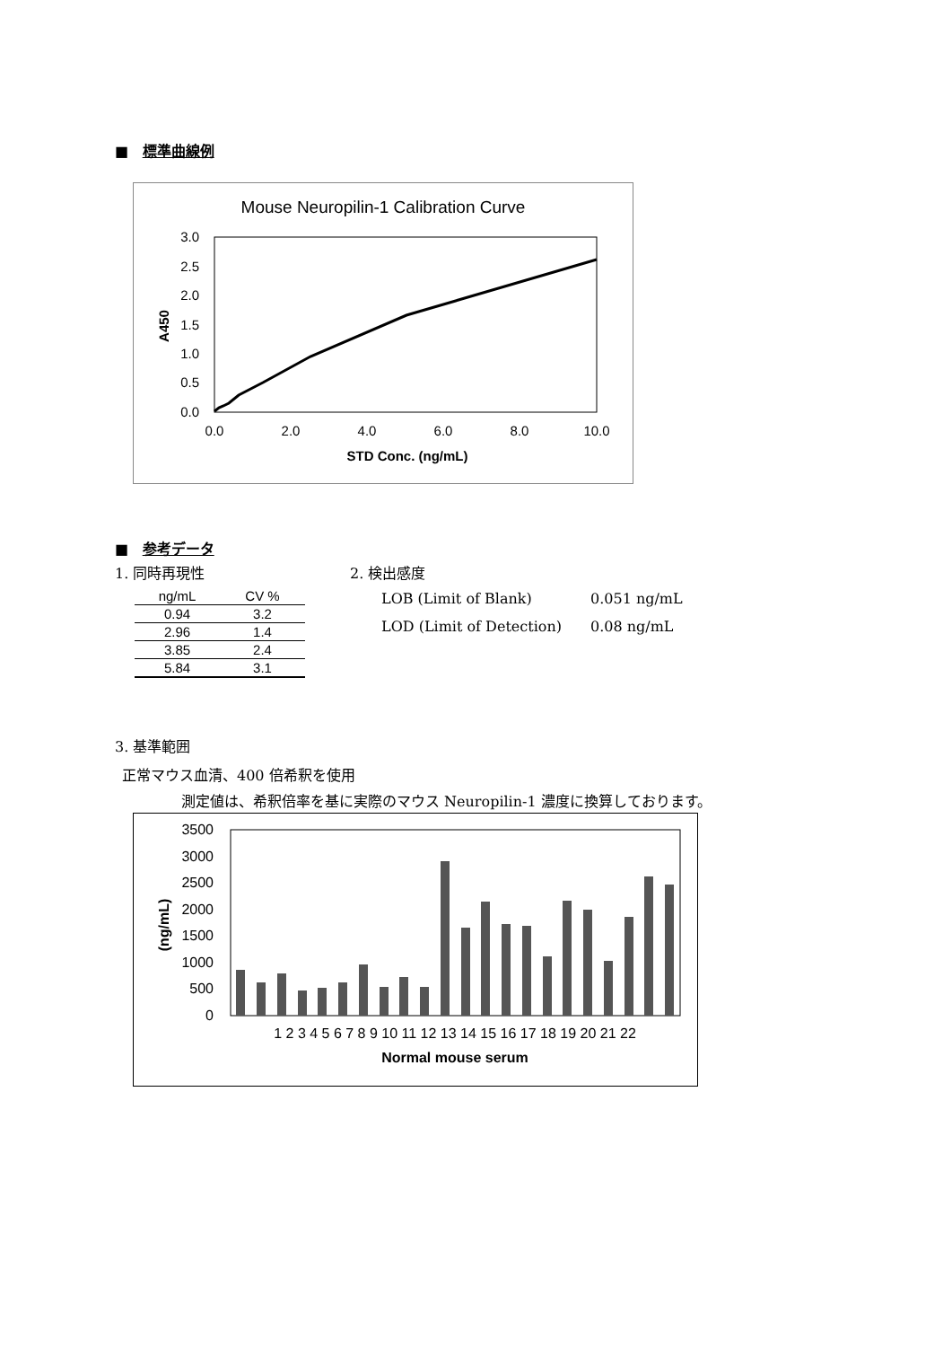■ 標準曲線例
Mouse Neuropilin-1 Calibration Curve
3.0
2.5
2.0
1.5
1.0
0.5
0.0
0.0
2.0
4.0
6.0
8.0
10.0
STD Conc. (ng/mL)
A450
■ 参考データ
1. 同時再現性
| ng/mL | CV % |
| --- | --- |
| 0.94 | 3.2 |
| 2.96 | 1.4 |
| 3.85 | 2.4 |
| 5.84 | 3.1 |
2. 検出感度
LOB (Limit of Blank) 0.051 ng/mL
LOD (Limit of Detection) 0.08 ng/mL
3. 基準範囲
正常マウス血清、400 倍希釈を使用
測定値は、希釈倍率を基に実際のマウス Neuropilin-1 濃度に換算しております。
3500
3000
2500
2000
1500
1000
500
0
(ng/mL)
1 2 3 4 5 6 7 8 9 10 11 12 13 14 15 16 17 18 19 20 21 22
Normal mouse serum